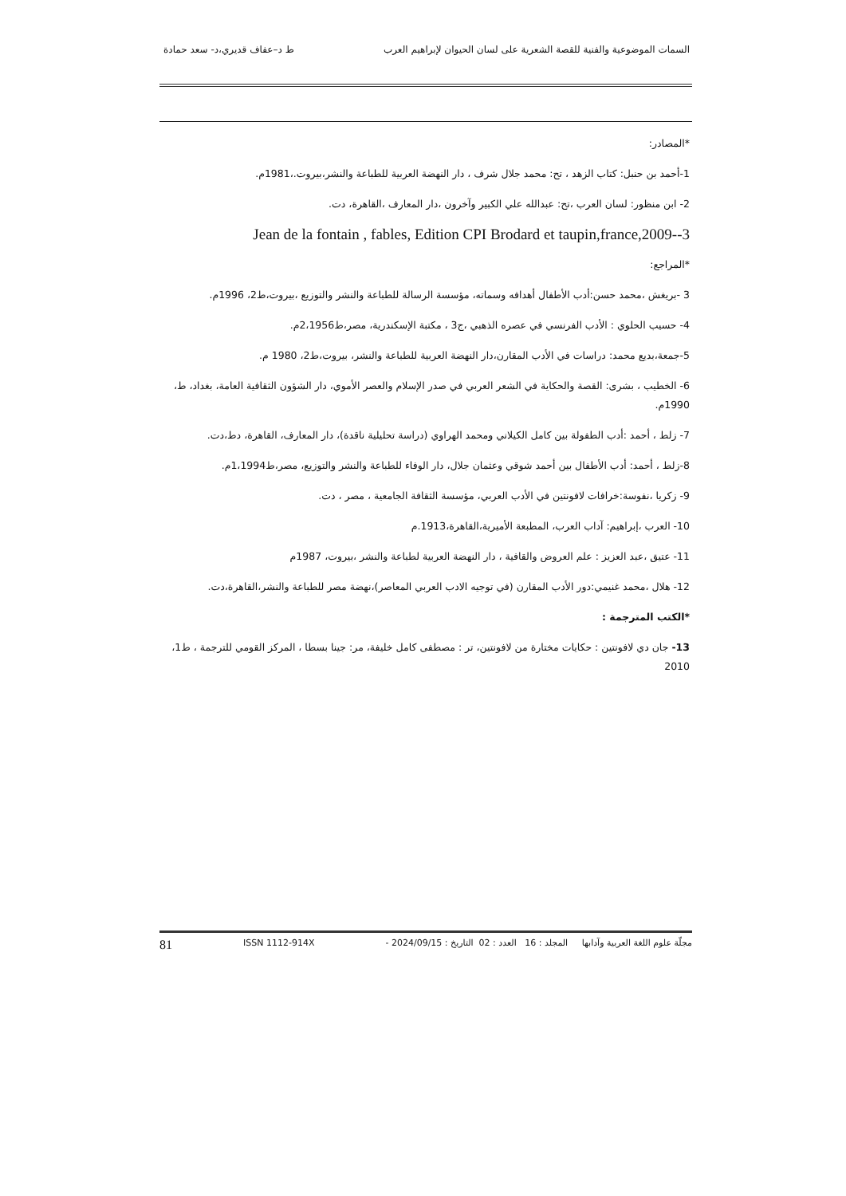السمات الموضوعية والفنية للقصة الشعرية على لسان الحيوان لإبراهيم العرب ط د–عفاف قديري،د- سعد حمادة
*المصادر:
1-أحمد بن حنبل: كتاب الزهد ، تح: محمد جلال شرف ، دار النهضة العربية للطباعة والنشر،بيروت.،1981م.
2- ابن منظور: لسان العرب ،تح: عبدالله علي الكبير وآخرون ،دار المعارف ،القاهرة، دت.
Jean de la fontain , fables, Edition CPI Brodard et taupin,france,2009--3
*المراجع:
3 -بريغش ،محمد حسن:أدب الأطفال أهدافه وسماته، مؤسسة الرسالة للطباعة والنشر والتوزيع ،بيروت،ط2، 1996م.
4- حسيب الحلوي : الأدب الفرنسي في عصره الذهبي ،ج3 ، مكتبة الإسكندرية، مصر،ط2،1956م.
5-جمعة،بديع محمد: دراسات في الأدب المقارن،دار النهضة العربية للطباعة والنشر، بيروت،ط2، 1980 م.
6- الخطيب ، بشرى: القصة والحكاية في الشعر العربي في صدر الإسلام والعصر الأموي، دار الشؤون الثقافية العامة، بغداد، ط، 1990م.
7- زلط ، أحمد :أدب الطفولة بين كامل الكيلاني ومحمد الهراوي (دراسة تحليلية ناقدة)، دار المعارف، القاهرة، دط،دت.
8-زلط ، أحمد: أدب الأطفال بين أحمد شوقي وعثمان جلال، دار الوفاء للطباعة والنشر والتوزيع، مصر،ط1،1994م.
9- زكريا ،نفوسة:خرافات لافونتين في الأدب العربي، مؤسسة الثقافة الجامعية ، مصر ، دت.
10- العرب ،إبراهيم: آداب العرب، المطبعة الأميرية،القاهرة،1913.م
11- عتيق ،عبد العزيز : علم العروض والقافية ، دار النهضة العربية لطباعة والنشر ،بيروت، 1987م
12- هلال ،محمد غنيمي:دور الأدب المقارن (في توجيه الادب العربي المعاصر)،نهضة مصر للطباعة والنشر،القاهرة،دت.
*الكتب المترجمة :
13- جان دي لافونتين : حكايات مختارة من لافونتين، تر : مصطفى كامل خليفة، مر: جينا بسطا ، المركز القومي للترجمة ، ط1، 2010
مجلّة علوم اللغة العربية وآدابها المجلد : 16 العدد : 02 التاريخ : 2024/09/15 - ISSN 1112-914X 81